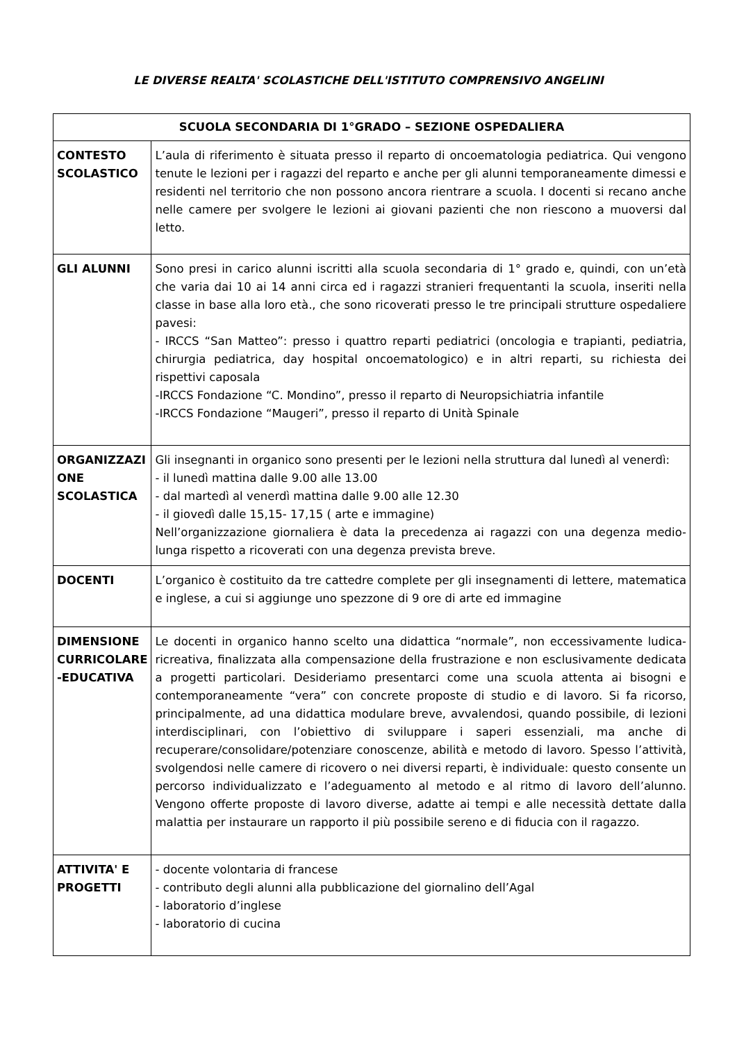LE DIVERSE REALTA' SCOLASTICHE DELL'ISTITUTO COMPRENSIVO ANGELINI
| SCUOLA SECONDARIA DI 1°GRADO – SEZIONE OSPEDALIERA | |
| --- | --- |
| CONTESTO SCOLASTICO | L’aula di riferimento è situata presso il reparto di oncoematologia pediatrica. Qui vengono tenute le lezioni per i ragazzi del reparto e anche per gli alunni temporaneamente dimessi e residenti nel territorio che non possono ancora rientrare a scuola. I docenti si recano anche nelle camere per svolgere le lezioni ai giovani pazienti che non riescono a muoversi dal letto. |
| GLI ALUNNI | Sono presi in carico alunni iscritti alla scuola secondaria di 1° grado e, quindi, con un’età che varia dai 10 ai 14 anni circa ed i ragazzi stranieri frequentanti la scuola, inseriti nella classe in base alla loro età., che sono ricoverati presso le tre principali strutture ospedaliere pavesi: - IRCCS “San Matteo”: presso i quattro reparti pediatrici (oncologia e trapianti, pediatria, chirurgia pediatrica, day hospital oncoematologico) e in altri reparti, su richiesta dei rispettivi caposala -IRCCS Fondazione “C. Mondino”, presso il reparto di Neuropsichiatria infantile -IRCCS Fondazione “Maugeri”, presso il reparto di Unità Spinale |
| ORGANIZZAZI ONE SCOLASTICA | Gli insegnanti in organico sono presenti per le lezioni nella struttura dal lunedì al venerdì: - il lunedì mattina dalle 9.00 alle 13.00 - dal martedì al venerdì mattina dalle 9.00 alle 12.30 - il giovedì dalle 15,15- 17,15 ( arte e immagine) Nell’organizzazione giornaliera è data la precedenza ai ragazzi con una degenza medio-lunga rispetto a ricoverati con una degenza prevista breve. |
| DOCENTI | L’organico è costituito da tre cattedre complete per gli insegnamenti di lettere, matematica e inglese, a cui si aggiunge uno spezzone di 9 ore di arte ed immagine |
| DIMENSIONE CURRICOLARE -EDUCATIVA | Le docenti in organico hanno scelto una didattica “normale”, non eccessivamente ludica-ricreativa, finalizzata alla compensazione della frustrazione e non esclusivamente dedicata a progetti particolari. Desideriamo presentarci come una scuola attenta ai bisogni e contemporaneamente “vera” con concrete proposte di studio e di lavoro. Si fa ricorso, principalmente, ad una didattica modulare breve, avvalendosi, quando possibile, di lezioni interdisciplinari, con l’obiettivo di sviluppare i saperi essenziali, ma anche di recuperare/consolidare/potenziare conoscenze, abilità e metodo di lavoro. Spesso l’attività, svolgendosi nelle camere di ricovero o nei diversi reparti, è individuale: questo consente un percorso individualizzato e l’adeguamento al metodo e al ritmo di lavoro dell’alunno. Vengono offerte proposte di lavoro diverse, adatte ai tempi e alle necessità dettate dalla malattia per instaurare un rapporto il più possibile sereno e di fiducia con il ragazzo. |
| ATTIVITA' E PROGETTI | - docente volontaria di francese - contributo degli alunni alla pubblicazione del giornalino dell’Agal - laboratorio d’inglese - laboratorio di cucina |